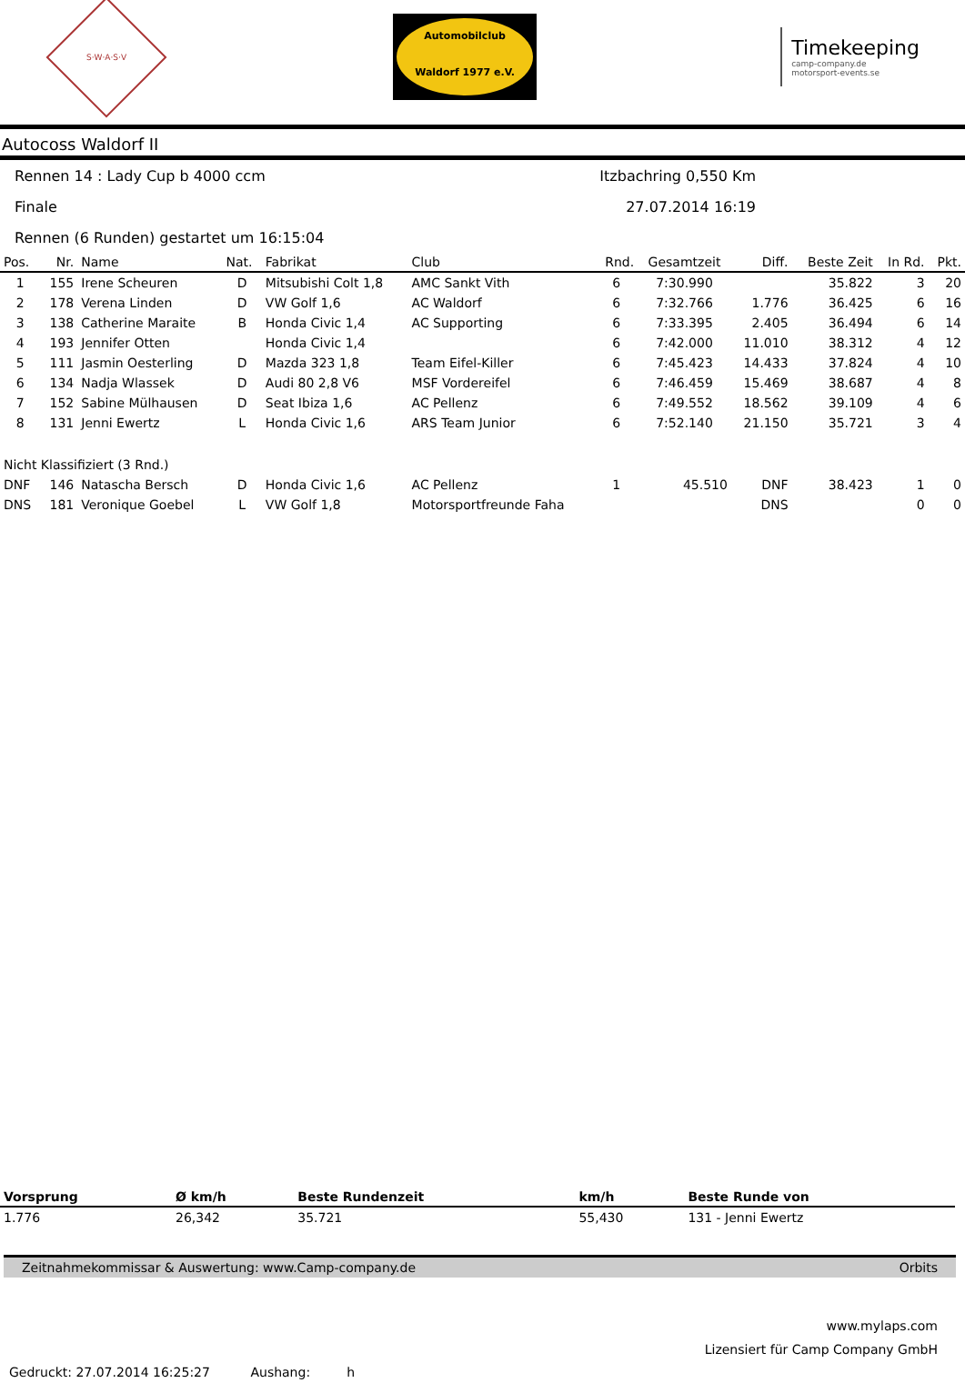S·W·A·S·V
Automobilclub
Waldorf 1977 e.V.
Timekeeping
camp-company.de
motorsport-events.se
Autocoss Waldorf II
Rennen 14 : Lady Cup b 4000 ccm Itzbachring 0,550 Km
Finale 27.07.2014 16:19
Rennen (6 Runden) gestartet um 16:15:04
| Pos. | Nr. | Name | Nat. | Fabrikat | Club | Rnd. | Gesamtzeit | Diff. | Beste Zeit | In Rd. | Pkt. |
| --- | --- | --- | --- | --- | --- | --- | --- | --- | --- | --- | --- |
| 1 | 155 | Irene Scheuren | D | Mitsubishi Colt 1,8 | AMC Sankt Vith | 6 | 7:30.990 | | 35.822 | 3 | 20 |
| 2 | 178 | Verena Linden | D | VW Golf 1,6 | AC Waldorf | 6 | 7:32.766 | 1.776 | 36.425 | 6 | 16 |
| 3 | 138 | Catherine Maraite | B | Honda Civic 1,4 | AC Supporting | 6 | 7:33.395 | 2.405 | 36.494 | 6 | 14 |
| 4 | 193 | Jennifer Otten | | Honda Civic 1,4 | | 6 | 7:42.000 | 11.010 | 38.312 | 4 | 12 |
| 5 | 111 | Jasmin Oesterling | D | Mazda 323 1,8 | Team Eifel-Killer | 6 | 7:45.423 | 14.433 | 37.824 | 4 | 10 |
| 6 | 134 | Nadja Wlassek | D | Audi 80 2,8 V6 | MSF Vordereifel | 6 | 7:46.459 | 15.469 | 38.687 | 4 | 8 |
| 7 | 152 | Sabine Mülhausen | D | Seat Ibiza 1,6 | AC Pellenz | 6 | 7:49.552 | 18.562 | 39.109 | 4 | 6 |
| 8 | 131 | Jenni Ewertz | L | Honda Civic 1,6 | ARS Team Junior | 6 | 7:52.140 | 21.150 | 35.721 | 3 | 4 |
| Nicht Klassifiziert (3 Rnd.) | | | | | | | | | | | |
| DNF | 146 | Natascha Bersch | D | Honda Civic 1,6 | AC Pellenz | 1 | 45.510 | DNF | 38.423 | 1 | 0 |
| DNS | 181 | Veronique Goebel | L | VW Golf 1,8 | Motorsportfreunde Faha | | | DNS | | 0 | 0 |
| Vorsprung | Ø km/h | Beste Rundenzeit | km/h | Beste Runde von |
| --- | --- | --- | --- | --- |
| 1.776 | 26,342 | 35.721 | 55,430 | 131 - Jenni Ewertz |
Zeitnahmekommissar & Auswertung: www.Camp-company.de Orbits
www.mylaps.com
Lizensiert für Camp Company GmbH
Gedruckt: 27.07.2014 16:25:27 Aushang: h